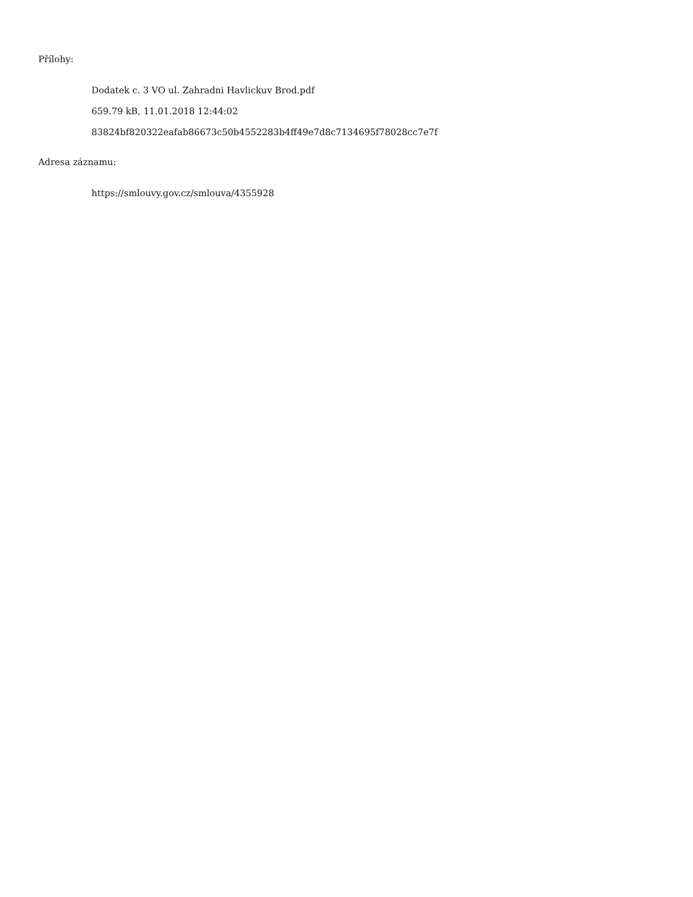Přílohy:
Dodatek c. 3 VO ul. Zahradni Havlickuv Brod.pdf
659.79 kB, 11.01.2018 12:44:02
83824bf820322eafab86673c50b4552283b4ff49e7d8c7134695f78028cc7e7f
Adresa záznamu:
https://smlouvy.gov.cz/smlouva/4355928